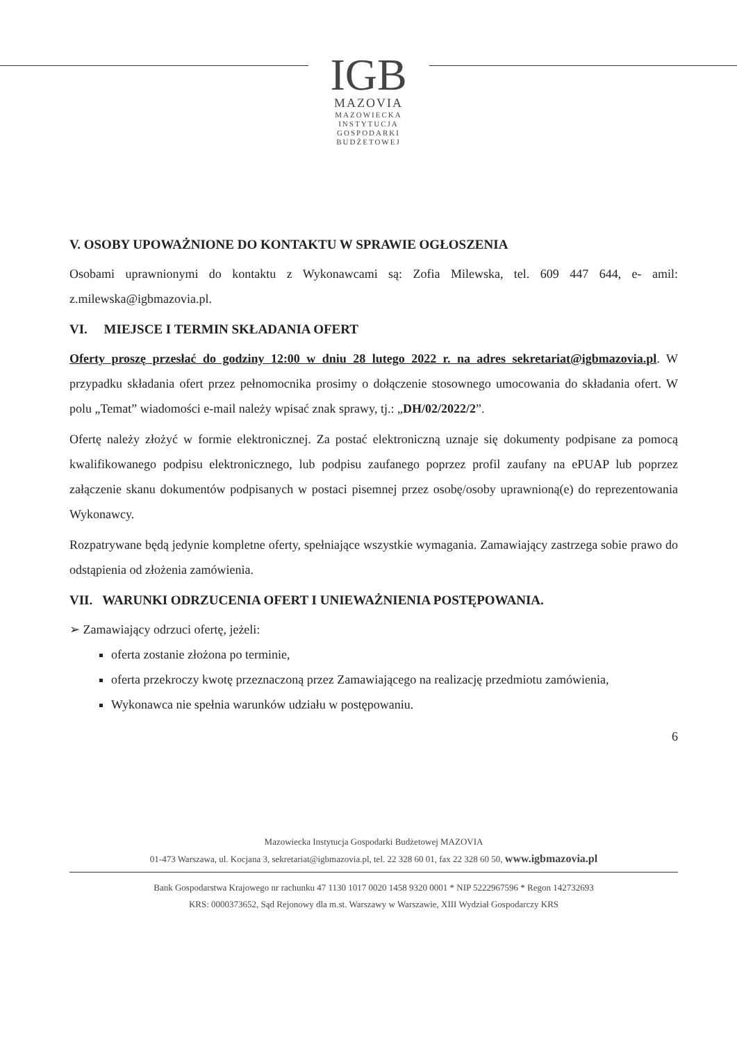IGB
MAZOVIA
MAZOWIECKA
INSTYTUCJA
GOSPODARKI
BUDŻETOWEJ
V. OSOBY UPOWAŻNIONE DO KONTAKTU W SPRAWIE OGŁOSZENIA
Osobami uprawnionymi do kontaktu z Wykonawcami są: Zofia Milewska, tel. 609 447 644, e- amil: z.milewska@igbmazovia.pl.
VI. MIEJSCE I TERMIN SKŁADANIA OFERT
Oferty proszę przesłać do godziny 12:00 w dniu 28 lutego 2022 r. na adres sekretariat@igbmazovia.pl. W przypadku składania ofert przez pełnomocnika prosimy o dołączenie stosownego umocowania do składania ofert. W polu „Temat” wiadomości e-mail należy wpisać znak sprawy, tj.: „DH/02/2022/2”.
Ofertę należy złożyć w formie elektronicznej. Za postać elektroniczną uznaje się dokumenty podpisane za pomocą kwalifikowanego podpisu elektronicznego, lub podpisu zaufanego poprzez profil zaufany na ePUAP lub poprzez załączenie skanu dokumentów podpisanych w postaci pisemnej przez osobę/osoby uprawnioną(e) do reprezentowania Wykonawcy.
Rozpatrywane będą jedynie kompletne oferty, spełniające wszystkie wymagania. Zamawiający zastrzega sobie prawo do odstąpienia od złożenia zamówienia.
VII. WARUNKI ODRZUCENIA OFERT I UNIEWAŻNIENIA POSTĘPOWANIA.
➢ Zamawiający odrzuci ofertę, jeżeli:
oferta zostanie złożona po terminie,
oferta przekroczy kwotę przeznaczoną przez Zamawiającego na realizację przedmiotu zamówienia,
Wykonawca nie spełnia warunków udziału w postępowaniu.
6
Mazowiecka Instytucja Gospodarki Budżetowej MAZOVIA
01-473 Warszawa, ul. Kocjana 3, sekretariat@igbmazovia.pl, tel. 22 328 60 01, fax 22 328 60 50, www.igbmazovia.pl
Bank Gospodarstwa Krajowego nr rachunku 47 1130 1017 0020 1458 9320 0001 * NIP 5222967596 * Regon 142732693
KRS: 0000373652, Sąd Rejonowy dla m.st. Warszawy w Warszawie, XIII Wydział Gospodarczy KRS